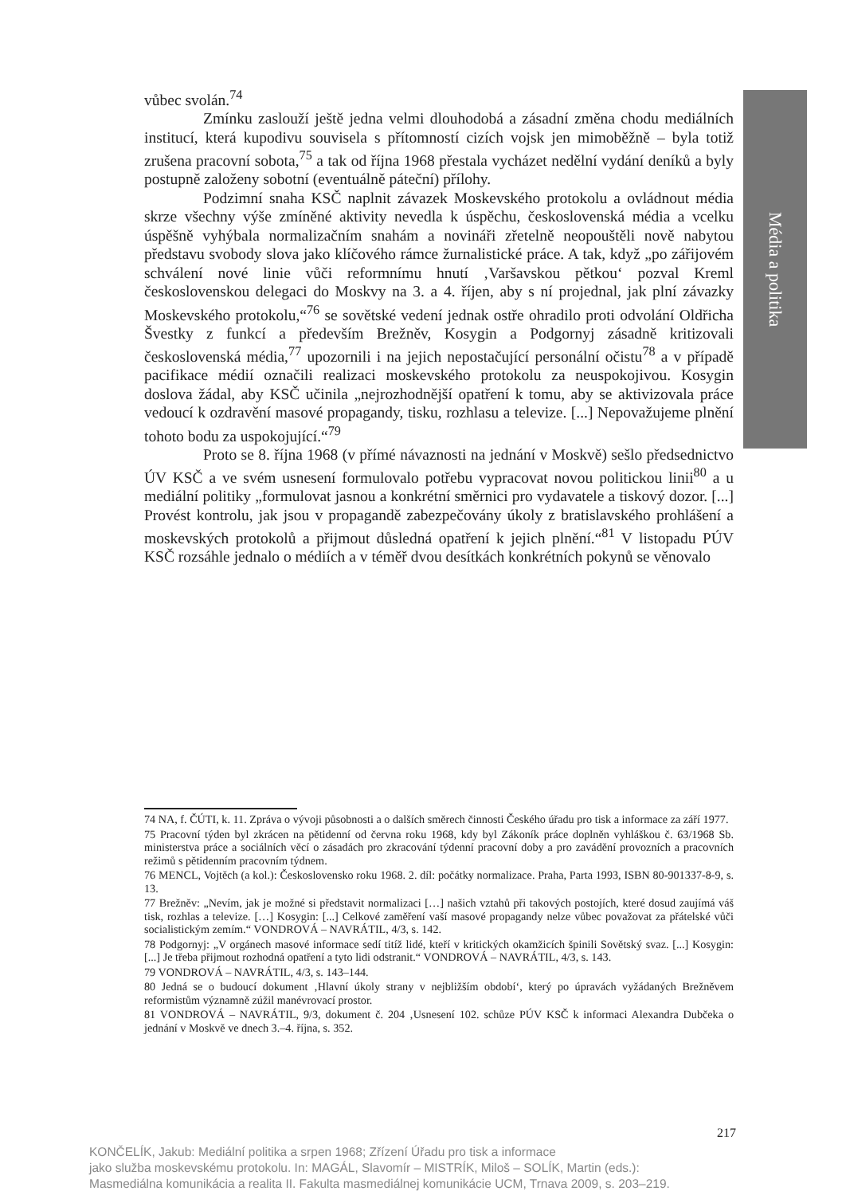Média a politika
vůbec svolán.<sup>74</sup>
Zmínku zaslouží ještě jedna velmi dlouhodobá a zásadní změna chodu mediálních institucí, která kupodivu souvisela s přítomností cizích vojsk jen mimoběžně – byla totiž zrušena pracovní sobota,<sup>75</sup> a tak od října 1968 přestala vycházet nedělní vydání deníků a byly postupně založeny sobotní (eventuálně páteční) přílohy.
Podzimní snaha KSČ naplnit závazek Moskevského protokolu a ovládnout média skrze všechny výše zmíněné aktivity nevedla k úspěchu, československá média a vcelku úspěšně vyhýbala normalizačním snahám a novináři zřetelně neopouštěli nově nabytou představu svobody slova jako klíčového rámce žurnalistické práce. A tak, když „po zářijovém schválení nové linie vůči reformnímu hnutí ‚Varšavskou pětkou‘ pozval Kreml československou delegaci do Moskvy na 3. a 4. říjen, aby s ní projednal, jak plní závazky Moskevského protokolu,“<sup>76</sup> se sovětské vedení jednak ostře ohradilo proti odvolání Oldřicha Švestky z funkcí a především Brežněv, Kosygin a Podgornyj zásadně kritizovali československá média,<sup>77</sup> upozornili i na jejich nepostačující personální očistu<sup>78</sup> a v případě pacifikace médií označili realizaci moskevského protokolu za neuspokojivou. Kosygin doslova žádal, aby KSČ učinila „nejrozhodnější opatření k tomu, aby se aktivizovala práce vedoucí k ozdravění masové propagandy, tisku, rozhlasu a televize. [...] Nepovažujeme plnění tohoto bodu za uspokojující.“<sup>79</sup>
Proto se 8. října 1968 (v přímé návaznosti na jednání v Moskvě) sešlo předsednictvo ÚV KSČ a ve svém usnesení formulovalo potřebu vypracovat novou politickou linii<sup>80</sup> a u mediální politiky „formulovat jasnou a konkrétní směrnici pro vydavatele a tiskový dozor. [...] Provést kontrolu, jak jsou v propagandě zabezpečovány úkoly z bratislavského prohlášení a moskevských protokolů a přijmout důsledná opatření k jejich plnění.“<sup>81</sup> V listopadu PÚV KSČ rozsáhle jednalo o médiích a v téměř dvou desítkách konkrétních pokynů se věnovalo
74 NA, f. ČÚTI, k. 11. Zpráva o vývoji působnosti a o dalších směrech činnosti Českého úřadu pro tisk a informace za září 1977.
75 Pracovní týden byl zkrácen na pětidenní od června roku 1968, kdy byl Zákoník práce doplněn vyhláškou č. 63/1968 Sb. ministerstva práce a sociálních věcí o zásadách pro zkracování týdenní pracovní doby a pro zavádění provozních a pracovních režimů s pětidenním pracovním týdnem.
76 MENCL, Vojtěch (a kol.): Československo roku 1968. 2. díl: počátky normalizace. Praha, Parta 1993, ISBN 80-901337-8-9, s. 13.
77 Brežněv: „Nevím, jak je možné si představit normalizaci […] našich vztahů při takových postojích, které dosud zaujímá váš tisk, rozhlas a televize. […] Kosygin: [...] Celkové zaměření vaší masové propagandy nelze vůbec považovat za přátelské vůči socialistickým zemím.“ VONDROVÁ – NAVRÁTIL, 4/3, s. 142.
78 Podgornyj: „V orgánech masové informace sedí titíž lidé, kteří v kritických okamžicích špinili Sovětský svaz. [...] Kosygin: [...] Je třeba přijmout rozhodná opatření a tyto lidi odstranit.“ VONDROVÁ – NAVRÁTIL, 4/3, s. 143.
79 VONDROVÁ – NAVRÁTIL, 4/3, s. 143–144.
80 Jedná se o budoucí dokument ‚Hlavní úkoly strany v nejbližším období‘, který po úpravách vyžádaných Brežněvem reformistům významně zúžil manévrovací prostor.
81 VONDROVÁ – NAVRÁTIL, 9/3, dokument č. 204 ‚Usnesení 102. schůze PÚV KSČ k informaci Alexandra Dubčeka o jednání v Moskvě ve dnech 3.–4. října, s. 352.
217
KONČELÍK, Jakub: Mediální politika a srpen 1968; Zřízení Úřadu pro tisk a informace
jako služba moskevskému protokolu. In: MAGÁL, Slavomír – MISTRÍK, Miloš – SOLÍK, Martin (eds.):
Masmediálna komunikácia a realita II. Fakulta masmediálnej komunikácie UCM, Trnava 2009, s. 203–219.